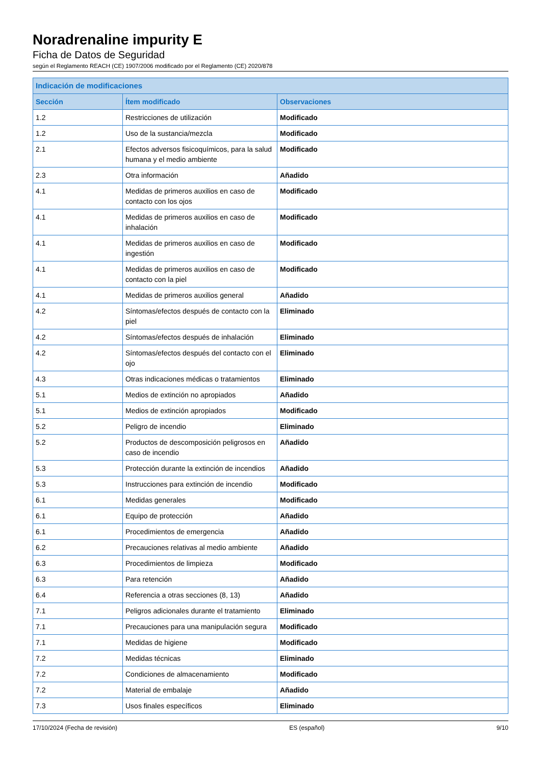Noradrenaline impurity E
Ficha de Datos de Seguridad
según el Reglamento REACH (CE) 1907/2006 modificado por el Reglamento (CE) 2020/878
| Indicación de modificaciones | | |
| --- | --- | --- |
| Sección | Ítem modificado | Observaciones |
| 1.2 | Restricciones de utilización | Modificado |
| 1.2 | Uso de la sustancia/mezcla | Modificado |
| 2.1 | Efectos adversos fisicoquímicos, para la salud humana y el medio ambiente | Modificado |
| 2.3 | Otra información | Añadido |
| 4.1 | Medidas de primeros auxilios en caso de contacto con los ojos | Modificado |
| 4.1 | Medidas de primeros auxilios en caso de inhalación | Modificado |
| 4.1 | Medidas de primeros auxilios en caso de ingestión | Modificado |
| 4.1 | Medidas de primeros auxilios en caso de contacto con la piel | Modificado |
| 4.1 | Medidas de primeros auxilios general | Añadido |
| 4.2 | Síntomas/efectos después de contacto con la piel | Eliminado |
| 4.2 | Síntomas/efectos después de inhalación | Eliminado |
| 4.2 | Síntomas/efectos después del contacto con el ojo | Eliminado |
| 4.3 | Otras indicaciones médicas o tratamientos | Eliminado |
| 5.1 | Medios de extinción no apropiados | Añadido |
| 5.1 | Medios de extinción apropiados | Modificado |
| 5.2 | Peligro de incendio | Eliminado |
| 5.2 | Productos de descomposición peligrosos en caso de incendio | Añadido |
| 5.3 | Protección durante la extinción de incendios | Añadido |
| 5.3 | Instrucciones para extinción de incendio | Modificado |
| 6.1 | Medidas generales | Modificado |
| 6.1 | Equipo de protección | Añadido |
| 6.1 | Procedimientos de emergencia | Añadido |
| 6.2 | Precauciones relativas al medio ambiente | Añadido |
| 6.3 | Procedimientos de limpieza | Modificado |
| 6.3 | Para retención | Añadido |
| 6.4 | Referencia a otras secciones (8, 13) | Añadido |
| 7.1 | Peligros adicionales durante el tratamiento | Eliminado |
| 7.1 | Precauciones para una manipulación segura | Modificado |
| 7.1 | Medidas de higiene | Modificado |
| 7.2 | Medidas técnicas | Eliminado |
| 7.2 | Condiciones de almacenamiento | Modificado |
| 7.2 | Material de embalaje | Añadido |
| 7.3 | Usos finales específicos | Eliminado |
17/10/2024 (Fecha de revisión) ES (español) 9/10